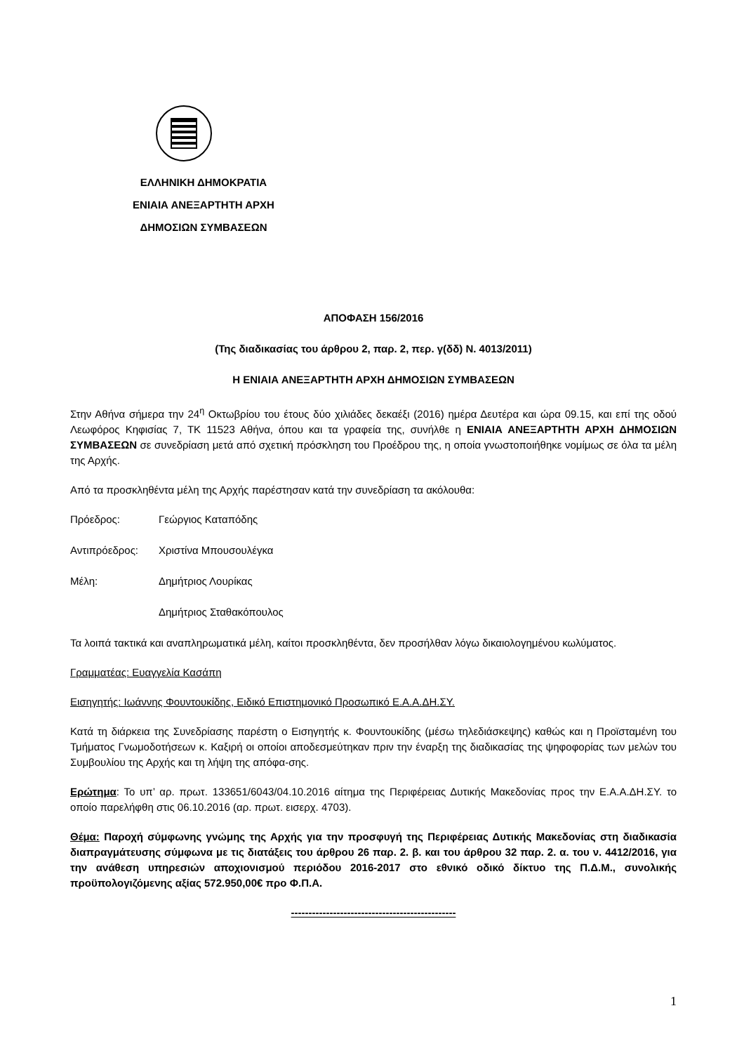ΕΛΛΗΝΙΚΗ ΔΗΜΟΚΡΑΤΙΑ
ΕΝΙΑΙΑ ΑΝΕΞΑΡΤΗΤΗ ΑΡΧΗ
ΔΗΜΟΣΙΩΝ ΣΥΜΒΑΣΕΩΝ
ΑΠΟΦΑΣΗ 156/2016
(Της διαδικασίας του άρθρου 2, παρ. 2, περ. γ(δδ) Ν. 4013/2011)
Η ΕΝΙΑΙΑ ΑΝΕΞΑΡΤΗΤΗ ΑΡΧΗ ΔΗΜΟΣΙΩΝ ΣΥΜΒΑΣΕΩΝ
Στην Αθήνα σήμερα την 24<sup>η</sup> Οκτωβρίου του έτους δύο χιλιάδες δεκαέξι (2016) ημέρα Δευτέρα και ώρα 09.15, και επί της οδού Λεωφόρος Κηφισίας 7, ΤΚ 11523 Αθήνα, όπου και τα γραφεία της, συνήλθε η ΕΝΙΑΙΑ ΑΝΕΞΑΡΤΗΤΗ ΑΡΧΗ ΔΗΜΟΣΙΩΝ ΣΥΜΒΑΣΕΩΝ σε συνεδρίαση μετά από σχετική πρόσκληση του Προέδρου της, η οποία γνωστοποιήθηκε νομίμως σε όλα τα μέλη της Αρχής.
Από τα προσκληθέντα μέλη της Αρχής παρέστησαν κατά την συνεδρίαση τα ακόλουθα:
Πρόεδρος: Γεώργιος Καταπόδης
Αντιπρόεδρος: Χριστίνα Μπουσουλέγκα
Μέλη: Δημήτριος Λουρίκας
Δημήτριος Σταθακόπουλος
Τα λοιπά τακτικά και αναπληρωματικά μέλη, καίτοι προσκληθέντα, δεν προσήλθαν λόγω δικαιολογημένου κωλύματος.
Γραμματέας: Ευαγγελία Κασάπη
Εισηγητής: Ιωάννης Φουντουκίδης, Ειδικό Επιστημονικό Προσωπικό Ε.Α.Α.ΔΗ.ΣΥ.
Κατά τη διάρκεια της Συνεδρίασης παρέστη ο Εισηγητής κ. Φουντουκίδης (μέσω τηλεδιάσκεψης) καθώς και η Προϊσταμένη του Τμήματος Γνωμοδοτήσεων κ. Καξιρή οι οποίοι αποδεσμεύτηκαν πριν την έναρξη της διαδικασίας της ψηφοφορίας των μελών του Συμβουλίου της Αρχής και τη λήψη της απόφα-σης.
Ερώτημα: Το υπ’ αρ. πρωτ. 133651/6043/04.10.2016 αίτημα της Περιφέρειας Δυτικής Μακεδονίας προς την Ε.Α.Α.ΔΗ.ΣΥ. το οποίο παρελήφθη στις 06.10.2016 (αρ. πρωτ. εισερχ. 4703).
Θέμα: Παροχή σύμφωνης γνώμης της Αρχής για την προσφυγή της Περιφέρειας Δυτικής Μακεδονίας στη διαδικασία διαπραγμάτευσης σύμφωνα με τις διατάξεις του άρθρου 26 παρ. 2. β. και του άρθρου 32 παρ. 2. α. του ν. 4412/2016, για την ανάθεση υπηρεσιών αποχιονισμού περιόδου 2016-2017 στο εθνικό οδικό δίκτυο της Π.Δ.Μ., συνολικής προϋπολογιζόμενης αξίας 572.950,00€ προ Φ.Π.Α.
-----------------------------------------------
1